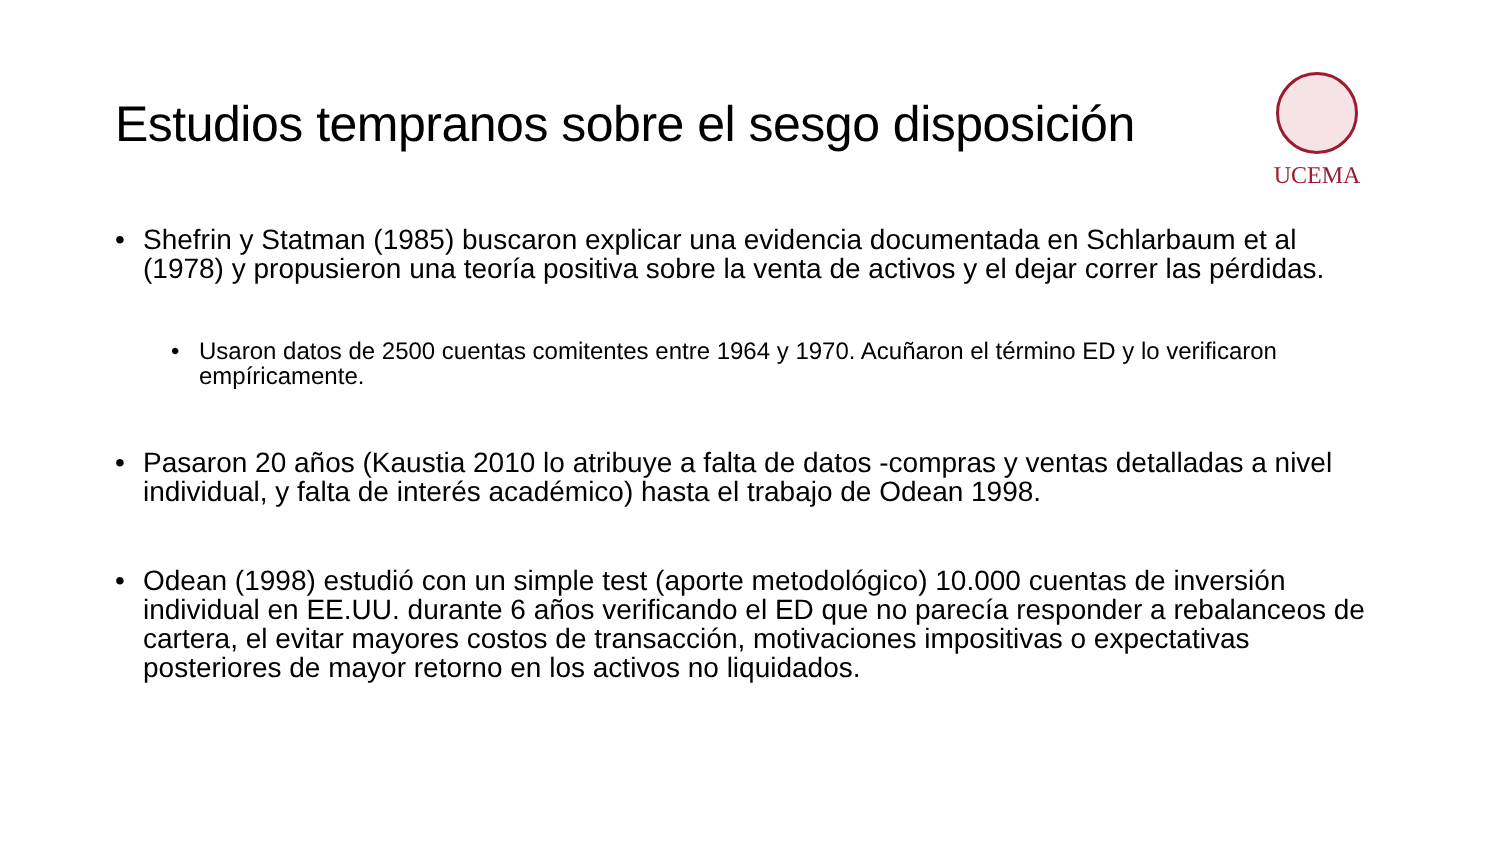Estudios tempranos sobre el sesgo disposición
UCEMA
• Shefrin y Statman (1985) buscaron explicar una evidencia documentada en Schlarbaum et al (1978) y propusieron una teoría positiva sobre la venta de activos y el dejar correr las pérdidas.
• Usaron datos de 2500 cuentas comitentes entre 1964 y 1970. Acuñaron el término ED y lo verificaron empíricamente.
• Pasaron 20 años (Kaustia 2010 lo atribuye a falta de datos -compras y ventas detalladas a nivel individual, y falta de interés académico) hasta el trabajo de Odean 1998.
• Odean (1998) estudió con un simple test (aporte metodológico) 10.000 cuentas de inversión individual en EE.UU. durante 6 años verificando el ED que no parecía responder a rebalanceos de cartera, el evitar mayores costos de transacción, motivaciones impositivas o expectativas posteriores de mayor retorno en los activos no liquidados.